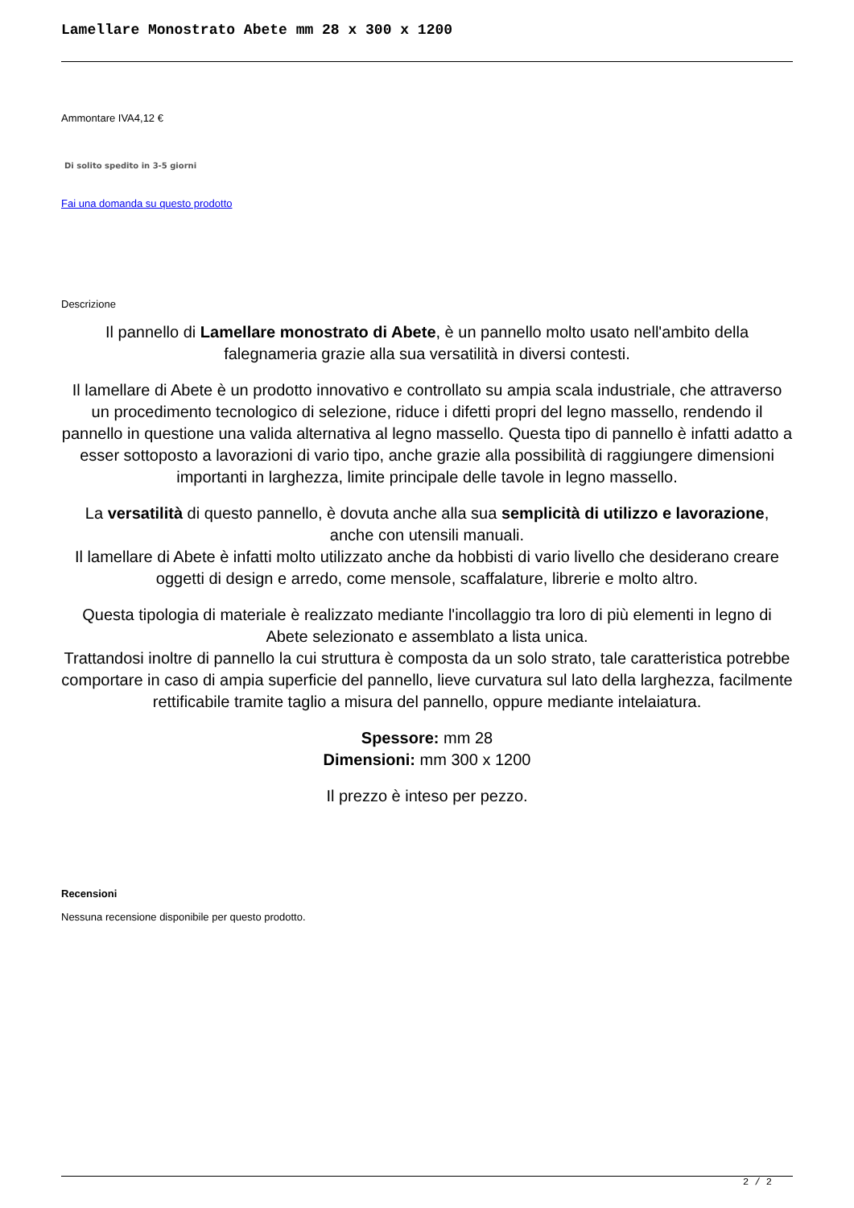Lamellare Monostrato Abete mm 28 x 300 x 1200
Ammontare IVA4,12 €
Di solito spedito in 3-5 giorni
Fai una domanda su questo prodotto
Descrizione
Il pannello di Lamellare monostrato di Abete, è un pannello molto usato nell'ambito della falegnameria grazie alla sua versatilità in diversi contesti.
Il lamellare di Abete è un prodotto innovativo e controllato su ampia scala industriale, che attraverso un procedimento tecnologico di selezione, riduce i difetti propri del legno massello, rendendo il pannello in questione una valida alternativa al legno massello. Questa tipo di pannello è infatti adatto a esser sottoposto a lavorazioni di vario tipo, anche grazie alla possibilità di raggiungere dimensioni importanti in larghezza, limite principale delle tavole in legno massello.
La versatilità di questo pannello, è dovuta anche alla sua semplicità di utilizzo e lavorazione, anche con utensili manuali.
Il lamellare di Abete è infatti molto utilizzato anche da hobbisti di vario livello che desiderano creare oggetti di design e arredo, come mensole, scaffalature, librerie e molto altro.
Questa tipologia di materiale è realizzato mediante l'incollaggio tra loro di più elementi in legno di Abete selezionato e assemblato a lista unica.
Trattandosi inoltre di pannello la cui struttura è composta da un solo strato, tale caratteristica potrebbe comportare in caso di ampia superficie del pannello, lieve curvatura sul lato della larghezza, facilmente rettificabile tramite taglio a misura del pannello, oppure mediante intelaiatura.
Spessore: mm 28
Dimensioni: mm 300 x 1200
Il prezzo è inteso per pezzo.
Recensioni
Nessuna recensione disponibile per questo prodotto.
2 / 2